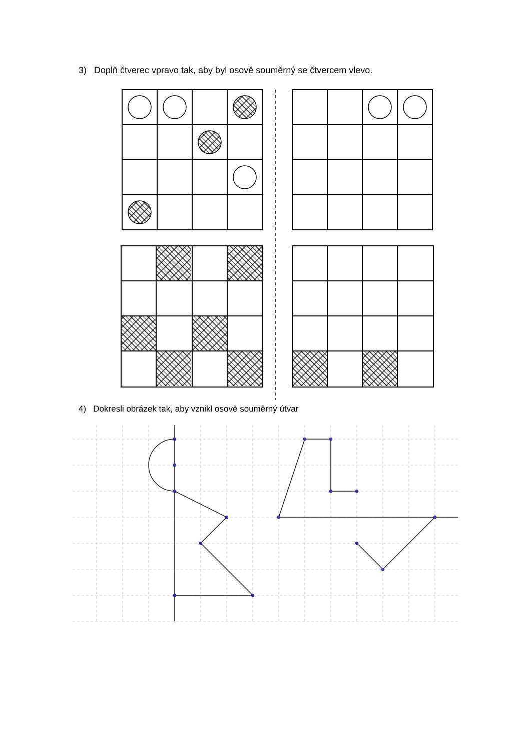3) Doplň čtverec vpravo tak, aby byl osově souměrný se čtvercem vlevo.
4) Dokresli obrázek tak, aby vznikl osově souměrný útvar